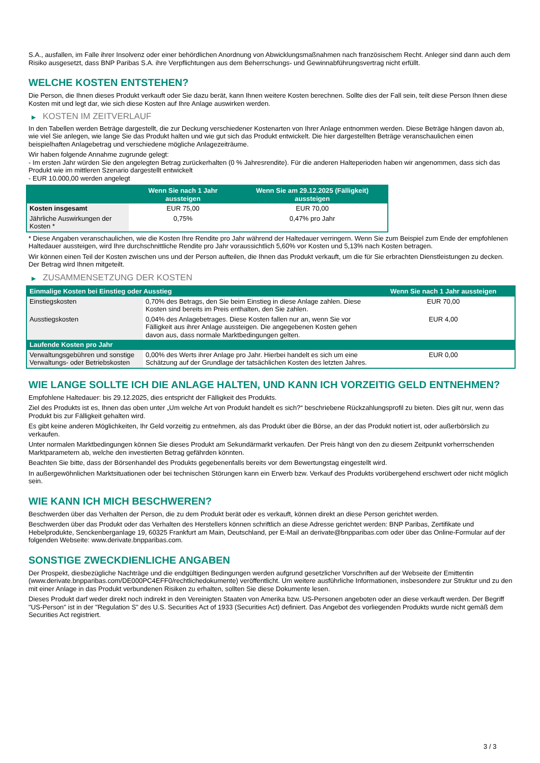S.A., ausfallen, im Falle ihrer Insolvenz oder einer behördlichen Anordnung von Abwicklungsmaßnahmen nach französischem Recht. Anleger sind dann auch dem Risiko ausgesetzt, dass BNP Paribas S.A. ihre Verpflichtungen aus dem Beherrschungs- und Gewinnabführungsvertrag nicht erfüllt.
WELCHE KOSTEN ENTSTEHEN?
Die Person, die Ihnen dieses Produkt verkauft oder Sie dazu berät, kann Ihnen weitere Kosten berechnen. Sollte dies der Fall sein, teilt diese Person Ihnen diese Kosten mit und legt dar, wie sich diese Kosten auf Ihre Anlage auswirken werden.
▶ KOSTEN IM ZEITVERLAUF
In den Tabellen werden Beträge dargestellt, die zur Deckung verschiedener Kostenarten von Ihrer Anlage entnommen werden. Diese Beträge hängen davon ab, wie viel Sie anlegen, wie lange Sie das Produkt halten und wie gut sich das Produkt entwickelt. Die hier dargestellten Beträge veranschaulichen einen beispielhaften Anlagebetrag und verschiedene mögliche Anlagezeiträume.
Wir haben folgende Annahme zugrunde gelegt:
- Im ersten Jahr würden Sie den angelegten Betrag zurückerhalten (0 % Jahresrendite). Für die anderen Halteperioden haben wir angenommen, dass sich das Produkt wie im mittleren Szenario dargestellt entwickelt
- EUR 10.000,00 werden angelegt
| | Wenn Sie nach 1 Jahr aussteigen | Wenn Sie am 29.12.2025 (Fälligkeit) aussteigen |
| --- | --- | --- |
| Kosten insgesamt | EUR 75,00 | EUR 70,00 |
| Jährliche Auswirkungen der Kosten * | 0,75% | 0,47% pro Jahr |
* Diese Angaben veranschaulichen, wie die Kosten Ihre Rendite pro Jahr während der Haltedauer verringern. Wenn Sie zum Beispiel zum Ende der empfohlenen Haltedauer aussteigen, wird Ihre durchschnittliche Rendite pro Jahr voraussichtlich 5,60% vor Kosten und 5,13% nach Kosten betragen.
Wir können einen Teil der Kosten zwischen uns und der Person aufteilen, die Ihnen das Produkt verkauft, um die für Sie erbrachten Dienstleistungen zu decken. Der Betrag wird Ihnen mitgeteilt.
▶ ZUSAMMENSETZUNG DER KOSTEN
| Einmalige Kosten bei Einstieg oder Ausstieg | | Wenn Sie nach 1 Jahr aussteigen |
| --- | --- | --- |
| Einstiegskosten | 0,70% des Betrags, den Sie beim Einstieg in diese Anlage zahlen. Diese Kosten sind bereits im Preis enthalten, den Sie zahlen. | EUR 70,00 |
| Ausstiegskosten | 0,04% des Anlagebetrages. Diese Kosten fallen nur an, wenn Sie vor Fälligkeit aus ihrer Anlage aussteigen. Die angegebenen Kosten gehen davon aus, dass normale Marktbedingungen gelten. | EUR 4,00 |
| Laufende Kosten pro Jahr | | |
| Verwaltungsgebühren und sonstige Verwaltungs- oder Betriebskosten | 0,00% des Werts ihrer Anlage pro Jahr. Hierbei handelt es sich um eine Schätzung auf der Grundlage der tatsächlichen Kosten des letzten Jahres. | EUR 0,00 |
WIE LANGE SOLLTE ICH DIE ANLAGE HALTEN, UND KANN ICH VORZEITIG GELD ENTNEHMEN?
Empfohlene Haltedauer: bis 29.12.2025, dies entspricht der Fälligkeit des Produkts.
Ziel des Produkts ist es, Ihnen das oben unter „Um welche Art von Produkt handelt es sich?“ beschriebene Rückzahlungsprofil zu bieten. Dies gilt nur, wenn das Produkt bis zur Fälligkeit gehalten wird.
Es gibt keine anderen Möglichkeiten, Ihr Geld vorzeitig zu entnehmen, als das Produkt über die Börse, an der das Produkt notiert ist, oder außerbörslich zu verkaufen.
Unter normalen Marktbedingungen können Sie dieses Produkt am Sekundärmarkt verkaufen. Der Preis hängt von den zu diesem Zeitpunkt vorherrschenden Marktparametern ab, welche den investierten Betrag gefährden könnten.
Beachten Sie bitte, dass der Börsenhandel des Produkts gegebenenfalls bereits vor dem Bewertungstag eingestellt wird.
In außergewöhnlichen Marktsituationen oder bei technischen Störungen kann ein Erwerb bzw. Verkauf des Produkts vorübergehend erschwert oder nicht möglich sein.
WIE KANN ICH MICH BESCHWEREN?
Beschwerden über das Verhalten der Person, die zu dem Produkt berät oder es verkauft, können direkt an diese Person gerichtet werden.
Beschwerden über das Produkt oder das Verhalten des Herstellers können schriftlich an diese Adresse gerichtet werden: BNP Paribas, Zertifikate und Hebelprodukte, Senckenberganlage 19, 60325 Frankfurt am Main, Deutschland, per E-Mail an derivate@bnpparibas.com oder über das Online-Formular auf der folgenden Webseite: www.derivate.bnpparibas.com.
SONSTIGE ZWECKDIENLICHE ANGABEN
Der Prospekt, diesbezügliche Nachträge und die endgültigen Bedingungen werden aufgrund gesetzlicher Vorschriften auf der Webseite der Emittentin (www.derivate.bnpparibas.com/DE000PC4EFF0/rechtlichedokumente) veröffentlicht. Um weitere ausführliche Informationen, insbesondere zur Struktur und zu den mit einer Anlage in das Produkt verbundenen Risiken zu erhalten, sollten Sie diese Dokumente lesen.
Dieses Produkt darf weder direkt noch indirekt in den Vereinigten Staaten von Amerika bzw. US-Personen angeboten oder an diese verkauft werden. Der Begriff "US-Person" ist in der "Regulation S" des U.S. Securities Act of 1933 (Securities Act) definiert. Das Angebot des vorliegenden Produkts wurde nicht gemäß dem Securities Act registriert.
3 / 3